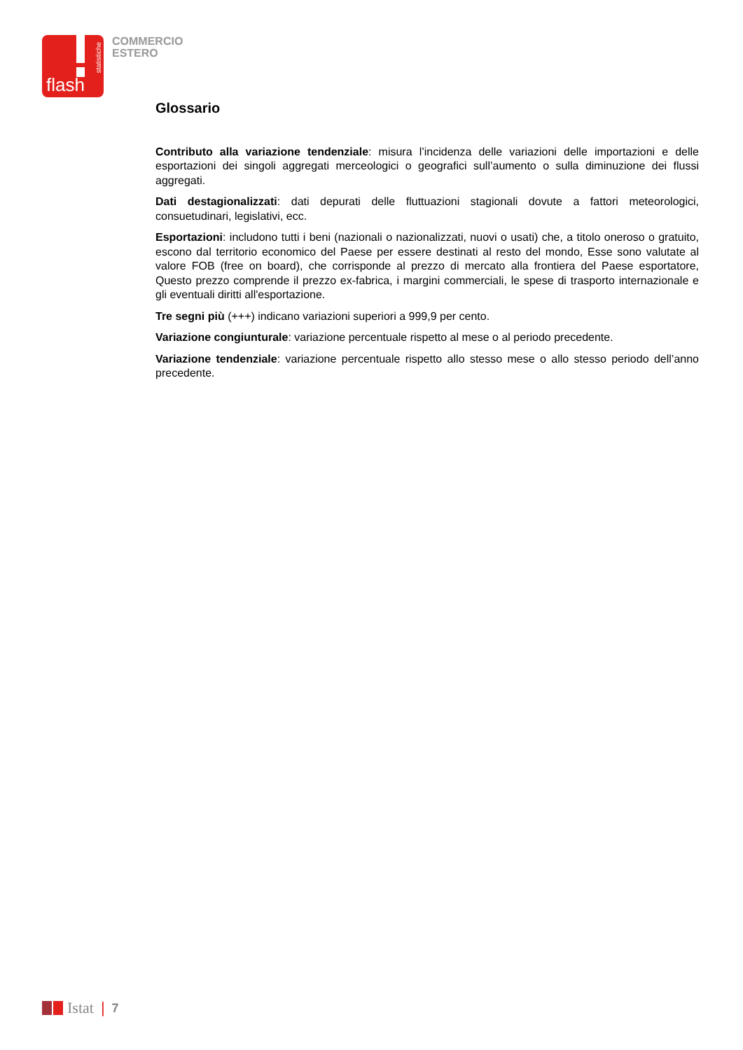flash
statistiche
COMMERCIO
ESTERO
Glossario
Contributo alla variazione tendenziale: misura l’incidenza delle variazioni delle importazioni e delle esportazioni dei singoli aggregati merceologici o geografici sull’aumento o sulla diminuzione dei flussi aggregati.
Dati destagionalizzati: dati depurati delle fluttuazioni stagionali dovute a fattori meteorologici, consuetudinari, legislativi, ecc.
Esportazioni: includono tutti i beni (nazionali o nazionalizzati, nuovi o usati) che, a titolo oneroso o gratuito, escono dal territorio economico del Paese per essere destinati al resto del mondo, Esse sono valutate al valore FOB (free on board), che corrisponde al prezzo di mercato alla frontiera del Paese esportatore, Questo prezzo comprende il prezzo ex-fabrica, i margini commerciali, le spese di trasporto internazionale e gli eventuali diritti all'esportazione.
Tre segni più (+++) indicano variazioni superiori a 999,9 per cento.
Variazione congiunturale: variazione percentuale rispetto al mese o al periodo precedente.
Variazione tendenziale: variazione percentuale rispetto allo stesso mese o allo stesso periodo dell’anno precedente.
Istat | 7